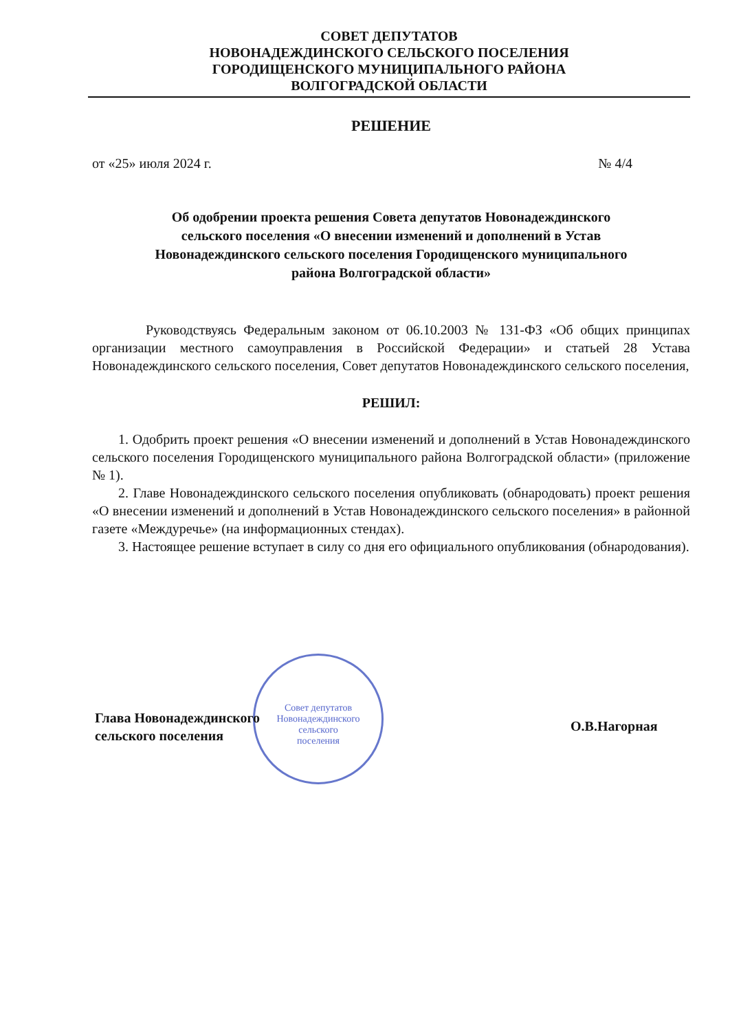СОВЕТ ДЕПУТАТОВ
НОВОНАДЕЖДИНСКОГО СЕЛЬСКОГО ПОСЕЛЕНИЯ
ГОРОДИЩЕНСКОГО МУНИЦИПАЛЬНОГО РАЙОНА
ВОЛГОГРАДСКОЙ ОБЛАСТИ
РЕШЕНИЕ
от «25» июля 2024 г. № 4/4
Об одобрении проекта решения Совета депутатов Новонадеждинского
сельского поселения «О внесении изменений и дополнений в Устав
Новонадеждинского сельского поселения Городищенского муниципального
района Волгоградской области»
Руководствуясь Федеральным законом от 06.10.2003 № 131-ФЗ «Об общих принципах организации местного самоуправления в Российской Федерации» и статьей 28 Устава Новонадеждинского сельского поселения, Совет депутатов Новонадеждинского сельского поселения,
РЕШИЛ:
1. Одобрить проект решения «О внесении изменений и дополнений в Устав Новонадеждинского сельского поселения Городищенского муниципального района Волгоградской области» (приложение № 1).
2. Главе Новонадеждинского сельского поселения опубликовать (обнародовать) проект решения «О внесении изменений и дополнений в Устав Новонадеждинского сельского поселения» в районной газете «Междуречье» (на информационных стендах).
3. Настоящее решение вступает в силу со дня его официального опубликования (обнародования).
Совет депутатов
Новонадеждинского
сельского
поселения
Глава Новонадеждинского
сельского поселения
О.В.Нагорная